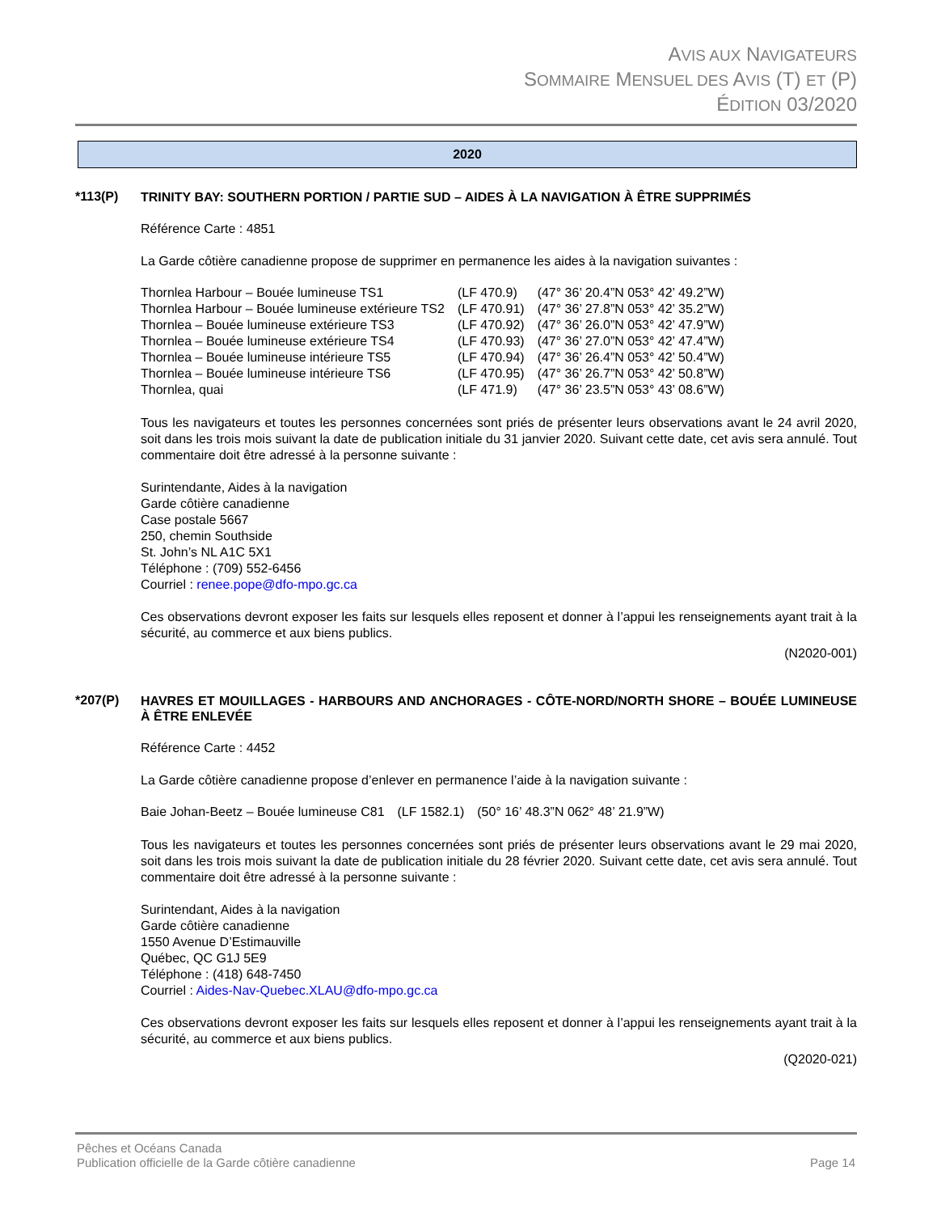AVIS AUX NAVIGATEURS
SOMMAIRE MENSUEL DES AVIS (T) ET (P)
ÉDITION 03/2020
2020
*113(P)
TRINITY BAY: SOUTHERN PORTION / PARTIE SUD – AIDES À LA NAVIGATION À ÊTRE SUPPRIMÉS
Référence Carte : 4851
La Garde côtière canadienne propose de supprimer en permanence les aides à la navigation suivantes :
| Thornlea Harbour – Bouée lumineuse TS1 | (LF 470.9) | (47° 36’ 20.4”N 053° 42’ 49.2”W) |
| Thornlea Harbour – Bouée lumineuse extérieure TS2 | (LF 470.91) | (47° 36’ 27.8”N 053° 42’ 35.2”W) |
| Thornlea – Bouée lumineuse extérieure TS3 | (LF 470.92) | (47° 36’ 26.0”N 053° 42’ 47.9”W) |
| Thornlea – Bouée lumineuse extérieure TS4 | (LF 470.93) | (47° 36’ 27.0”N 053° 42’ 47.4”W) |
| Thornlea – Bouée lumineuse intérieure TS5 | (LF 470.94) | (47° 36’ 26.4”N 053° 42’ 50.4”W) |
| Thornlea – Bouée lumineuse intérieure TS6 | (LF 470.95) | (47° 36’ 26.7”N 053° 42’ 50.8”W) |
| Thornlea, quai | (LF 471.9) | (47° 36’ 23.5”N 053° 43’ 08.6”W) |
Tous les navigateurs et toutes les personnes concernées sont priés de présenter leurs observations avant le 24 avril 2020, soit dans les trois mois suivant la date de publication initiale du 31 janvier 2020. Suivant cette date, cet avis sera annulé. Tout commentaire doit être adressé à la personne suivante :
Surintendante, Aides à la navigation
Garde côtière canadienne
Case postale 5667
250, chemin Southside
St. John’s NL A1C 5X1
Téléphone : (709) 552-6456
Courriel : renee.pope@dfo-mpo.gc.ca
Ces observations devront exposer les faits sur lesquels elles reposent et donner à l’appui les renseignements ayant trait à la sécurité, au commerce et aux biens publics.
(N2020-001)
*207(P)
HAVRES ET MOUILLAGES - HARBOURS AND ANCHORAGES - CÔTE-NORD/NORTH SHORE – BOUÉE LUMINEUSE À ÊTRE ENLEVÉE
Référence Carte : 4452
La Garde côtière canadienne propose d’enlever en permanence l’aide à la navigation suivante :
| Baie Johan-Beetz – Bouée lumineuse C81 | (LF 1582.1) | (50° 16’ 48.3”N 062° 48’ 21.9”W) |
Tous les navigateurs et toutes les personnes concernées sont priés de présenter leurs observations avant le 29 mai 2020, soit dans les trois mois suivant la date de publication initiale du 28 février 2020. Suivant cette date, cet avis sera annulé. Tout commentaire doit être adressé à la personne suivante :
Surintendant, Aides à la navigation
Garde côtière canadienne
1550 Avenue D’Estimauville
Québec, QC G1J 5E9
Téléphone : (418) 648-7450
Courriel : Aides-Nav-Quebec.XLAU@dfo-mpo.gc.ca
Ces observations devront exposer les faits sur lesquels elles reposent et donner à l’appui les renseignements ayant trait à la sécurité, au commerce et aux biens publics.
(Q2020-021)
Pêches et Océans Canada
Publication officielle de la Garde côtière canadienne
Page 14